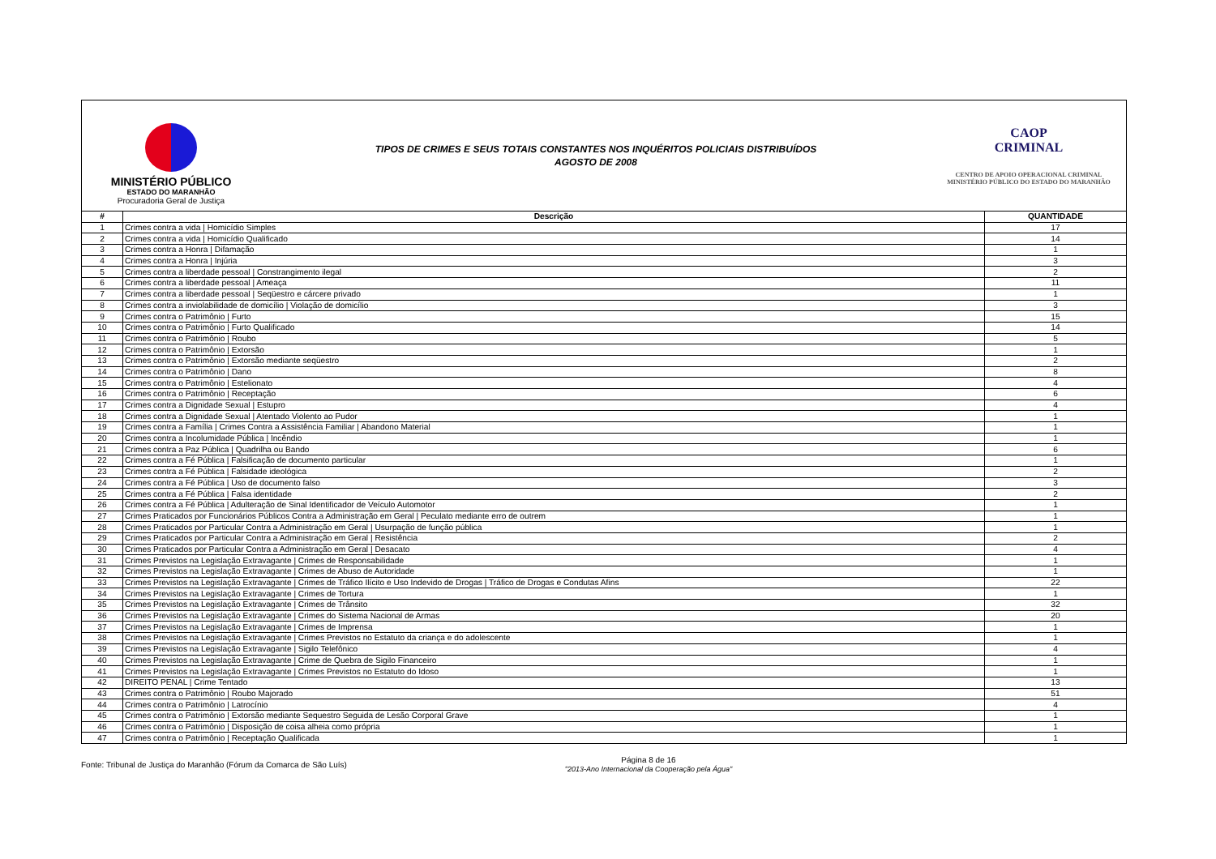MINISTÉRIO PÚBLICO
ESTADO DO MARANHÃO
Procuradoria Geral de Justiça
TIPOS DE CRIMES E SEUS TOTAIS CONSTANTES NOS INQUÉRITOS POLICIAIS DISTRIBUÍDOS
AGOSTO DE 2008
CAOP
CRIMINAL
CENTRO DE APOIO OPERACIONAL CRIMINAL
MINISTÉRIO PÚBLICO DO ESTADO DO MARANHÃO
| # | Descrição | QUANTIDADE |
| --- | --- | --- |
| 1 | Crimes contra a vida / Homicídio Simples | 17 |
| 2 | Crimes contra a vida / Homicídio Qualificado | 14 |
| 3 | Crimes contra a Honra / Difamação | 1 |
| 4 | Crimes contra a Honra / Injúria | 3 |
| 5 | Crimes contra a liberdade pessoal / Constrangimento ilegal | 2 |
| 6 | Crimes contra a liberdade pessoal / Ameaça | 11 |
| 7 | Crimes contra a liberdade pessoal / Seqüestro e cárcere privado | 1 |
| 8 | Crimes contra a inviolabilidade de domicílio / Violação de domicílio | 3 |
| 9 | Crimes contra o Patrimônio / Furto | 15 |
| 10 | Crimes contra o Patrimônio / Furto Qualificado | 14 |
| 11 | Crimes contra o Patrimônio / Roubo | 5 |
| 12 | Crimes contra o Patrimônio / Extorsão | 1 |
| 13 | Crimes contra o Patrimônio / Extorsão mediante seqüestro | 2 |
| 14 | Crimes contra o Patrimônio / Dano | 8 |
| 15 | Crimes contra o Patrimônio / Estelionato | 4 |
| 16 | Crimes contra o Patrimônio / Receptação | 6 |
| 17 | Crimes contra a Dignidade Sexual / Estupro | 4 |
| 18 | Crimes contra a Dignidade Sexual / Atentado Violento ao Pudor | 1 |
| 19 | Crimes contra a Família / Crimes Contra a Assistência Familiar / Abandono Material | 1 |
| 20 | Crimes contra a Incolumidade Pública / Incêndio | 1 |
| 21 | Crimes contra a Paz Pública / Quadrilha ou Bando | 6 |
| 22 | Crimes contra a Fé Pública / Falsificação de documento particular | 1 |
| 23 | Crimes contra a Fé Pública / Falsidade ideológica | 2 |
| 24 | Crimes contra a Fé Pública / Uso de documento falso | 3 |
| 25 | Crimes contra a Fé Pública / Falsa identidade | 2 |
| 26 | Crimes contra a Fé Pública / Adulteração de Sinal Identificador de Veículo Automotor | 1 |
| 27 | Crimes Praticados por Funcionários Públicos Contra a Administração em Geral / Peculato mediante erro de outrem | 1 |
| 28 | Crimes Praticados por Particular Contra a Administração em Geral / Usurpação de função pública | 1 |
| 29 | Crimes Praticados por Particular Contra a Administração em Geral / Resistência | 2 |
| 30 | Crimes Praticados por Particular Contra a Administração em Geral / Desacato | 4 |
| 31 | Crimes Previstos na Legislação Extravagante / Crimes de Responsabilidade | 1 |
| 32 | Crimes Previstos na Legislação Extravagante / Crimes de Abuso de Autoridade | 1 |
| 33 | Crimes Previstos na Legislação Extravagante / Crimes de Tráfico Ilícito e Uso Indevido de Drogas / Tráfico de Drogas e Condutas Afins | 22 |
| 34 | Crimes Previstos na Legislação Extravagante / Crimes de Tortura | 1 |
| 35 | Crimes Previstos na Legislação Extravagante / Crimes de Trânsito | 32 |
| 36 | Crimes Previstos na Legislação Extravagante / Crimes do Sistema Nacional de Armas | 20 |
| 37 | Crimes Previstos na Legislação Extravagante / Crimes de Imprensa | 1 |
| 38 | Crimes Previstos na Legislação Extravagante / Crimes Previstos no Estatuto da criança e do adolescente | 1 |
| 39 | Crimes Previstos na Legislação Extravagante / Sigilo Telefônico | 4 |
| 40 | Crimes Previstos na Legislação Extravagante / Crime de Quebra de Sigilo Financeiro | 1 |
| 41 | Crimes Previstos na Legislação Extravagante / Crimes Previstos no Estatuto do Idoso | 1 |
| 42 | DIREITO PENAL / Crime Tentado | 13 |
| 43 | Crimes contra o Patrimônio / Roubo Majorado | 51 |
| 44 | Crimes contra o Patrimônio / Latrocínio | 4 |
| 45 | Crimes contra o Patrimônio / Extorsão mediante Sequestro Seguida de Lesão Corporal Grave | 1 |
| 46 | Crimes contra o Patrimônio / Disposição de coisa alheia como própria | 1 |
| 47 | Crimes contra o Patrimônio / Receptação Qualificada | 1 |
Fonte: Tribunal de Justiça do Maranhão (Fórum da Comarca de São Luís)
Página 8 de 16
"2013-Ano Internacional da Cooperação pela Água"